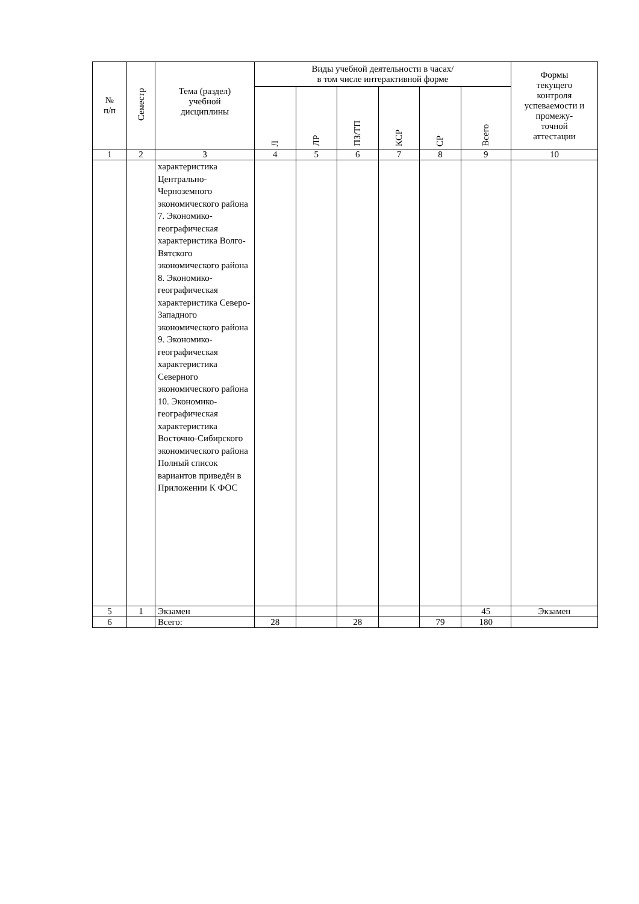| № п/п | Семестр | Тема (раздел) учебной дисциплины | Виды учебной деятельности в часах/ в том числе интерактивной форме | | | | | | Формы текущего контроля успеваемости и промежу- точной аттестации |
| --- | --- | --- | --- | --- | --- | --- | --- | --- | --- |
| | | | Л | ЛР | ПЗ/ТП | КСР | СР | Всего | |
| 1 | 2 | 3 | 4 | 5 | 6 | 7 | 8 | 9 | 10 |
| | | характеристика Центрально-Черноземного экономического района 7. Экономико-географическая характеристика Волго-Вятского экономического района 8. Экономико-географическая характеристика Северо-Западного экономического района 9. Экономико-географическая характеристика Северного экономического района 10. Экономико-географическая характеристика Восточно-Сибирского экономического района Полный список вариантов приведён в Приложении К ФОС | | | | | | | |
| 5 | 1 | Экзамен | | | | | | 45 | Экзамен |
| 6 | | Всего: | 28 | | 28 | | 79 | 180 | |